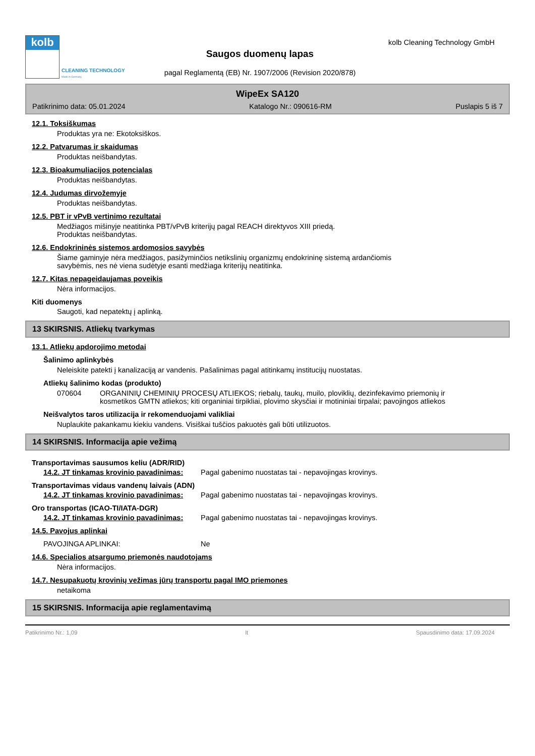kolb
CLEANING TECHNOLOGY
Made in Germany
Saugos duomenų lapas
pagal Reglamentą (EB) Nr. 1907/2006 (Revision 2020/878)
kolb Cleaning Technology GmbH
WipeEx SA120
Patikrinimo data: 05.01.2024 Katalogo Nr.: 090616-RM Puslapis 5 iš 7
12.1. Toksiškumas
Produktas yra ne: Ekotoksiškos.
12.2. Patvarumas ir skaidumas
Produktas neišbandytas.
12.3. Bioakumuliacijos potencialas
Produktas neišbandytas.
12.4. Judumas dirvožemyje
Produktas neišbandytas.
12.5. PBT ir vPvB vertinimo rezultatai
Medžiagos mišinyje neatitinka PBT/vPvB kriterijų pagal REACH direktyvos XIII priedą.
Produktas neišbandytas.
12.6. Endokrininės sistemos ardomosios savybės
Šiame gaminyje nėra medžiagos, pasižyminčios netikslinių organizmų endokrininę sistemą ardančiomis
savybėmis, nes nė viena sudėtyje esanti medžiaga kriterijų neatitinka.
12.7. Kitas nepageidaujamas poveikis
Nėra informacijos.
Kiti duomenys
Saugoti, kad nepatektų į aplinką.
13 SKIRSNIS. Atliekų tvarkymas
13.1. Atliekų apdorojimo metodai
Šalinimo aplinkybės
Neleiskite patekti į kanalizaciją ar vandenis. Pašalinimas pagal atitinkamų institucijų nuostatas.
Atliekų šalinimo kodas (produkto)
070604 ORGANINIŲ CHEMINIŲ PROCESŲ ATLIEKOS; riebalų, taukų, muilo, ploviklių, dezinfekavimo priemonių ir kosmetikos GMTN atliekos; kiti organiniai tirpikliai, plovimo skysčiai ir motininiai tirpalai; pavojingos atliekos
Neišvalytos taros utilizacija ir rekomenduojami valikliai
Nuplaukite pakankamu kiekiu vandens. Visiškai tuščios pakuotės gali būti utilizuotos.
14 SKIRSNIS. Informacija apie vežimą
Transportavimas sausumos keliu (ADR/RID)
14.2. JT tinkamas krovinio pavadinimas: Pagal gabenimo nuostatas tai - nepavojingas krovinys.
Transportavimas vidaus vandenų laivais (ADN)
14.2. JT tinkamas krovinio pavadinimas: Pagal gabenimo nuostatas tai - nepavojingas krovinys.
Oro transportas (ICAO-TI/IATA-DGR)
14.2. JT tinkamas krovinio pavadinimas: Pagal gabenimo nuostatas tai - nepavojingas krovinys.
14.5. Pavojus aplinkai
PAVOJINGA APLINKAI: Ne
14.6. Specialios atsargumo priemonės naudotojams
Nėra informacijos.
14.7. Nesupakuotų krovinių vežimas jūrų transportu pagal IMO priemones
netaikoma
15 SKIRSNIS. Informacija apie reglamentavimą
Patikrinimo Nr.: 1,09 lt Spausdinimo data: 17.09.2024